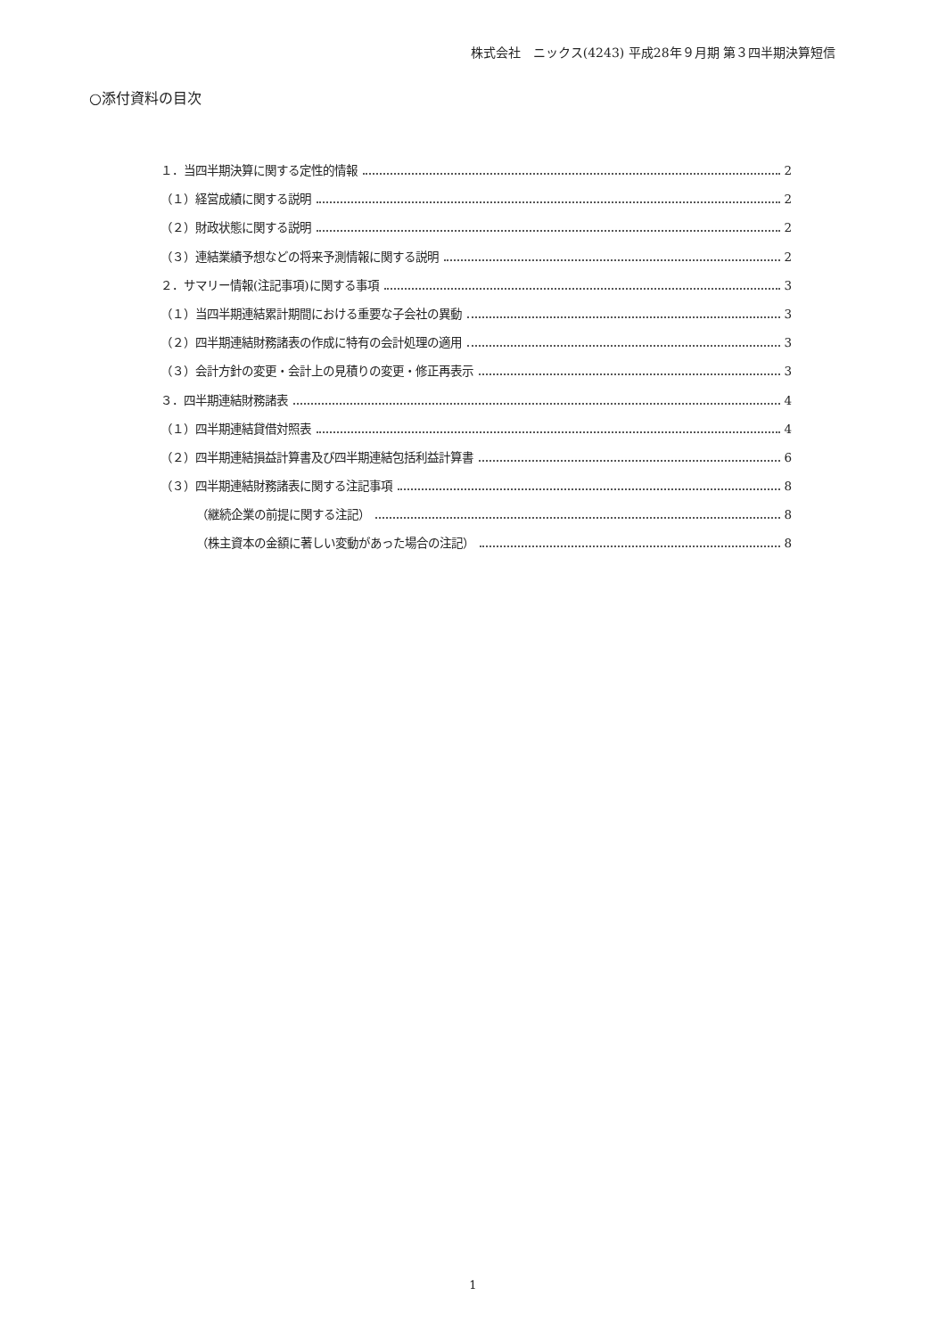株式会社　ニックス(4243) 平成28年９月期 第３四半期決算短信
○添付資料の目次
１．当四半期決算に関する定性的情報 2
（１）経営成績に関する説明 2
（２）財政状態に関する説明 2
（３）連結業績予想などの将来予測情報に関する説明 2
２．サマリー情報(注記事項)に関する事項 3
（１）当四半期連結累計期間における重要な子会社の異動 3
（２）四半期連結財務諸表の作成に特有の会計処理の適用 3
（３）会計方針の変更・会計上の見積りの変更・修正再表示 3
３．四半期連結財務諸表 4
（１）四半期連結貸借対照表 4
（２）四半期連結損益計算書及び四半期連結包括利益計算書 6
（３）四半期連結財務諸表に関する注記事項 8
（継続企業の前提に関する注記） 8
（株主資本の金額に著しい変動があった場合の注記） 8
1